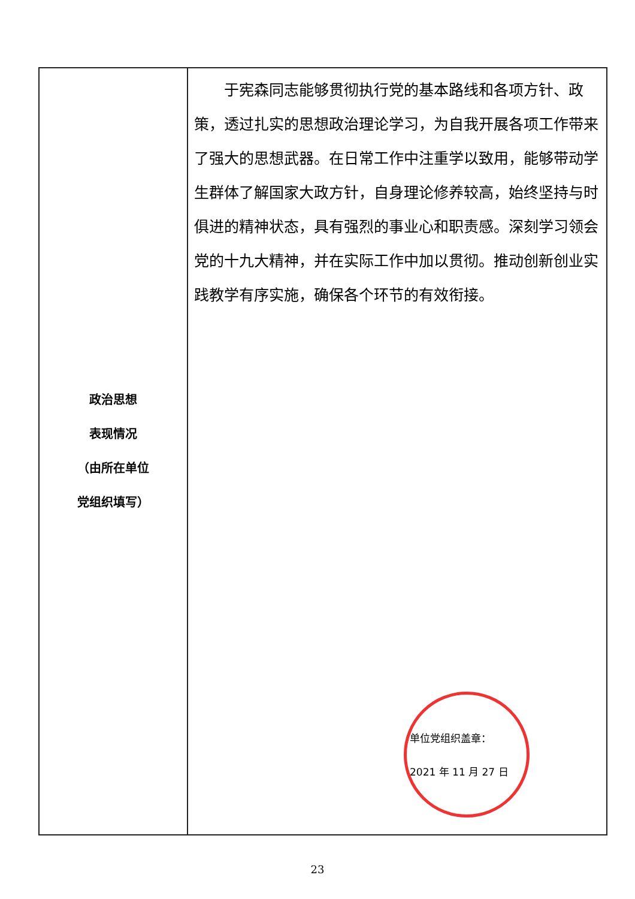| 政治思想 表现情况 （由所在单位 党组织填写） | 于宪森同志能够贯彻执行党的基本路线和各项方针、政策，透过扎实的思想政治理论学习，为自我开展各项工作带来了强大的思想武器。在日常工作中注重学以致用，能够带动学生群体了解国家大政方针，自身理论修养较高，始终坚持与时俱进的精神状态，具有强烈的事业心和职责感。深刻学习领会党的十九大精神，并在实际工作中加以贯彻。推动创新创业实践教学有序实施，确保各个环节的有效衔接。 单位党组织盖章： 2021 年 11 月 27 日 |
23